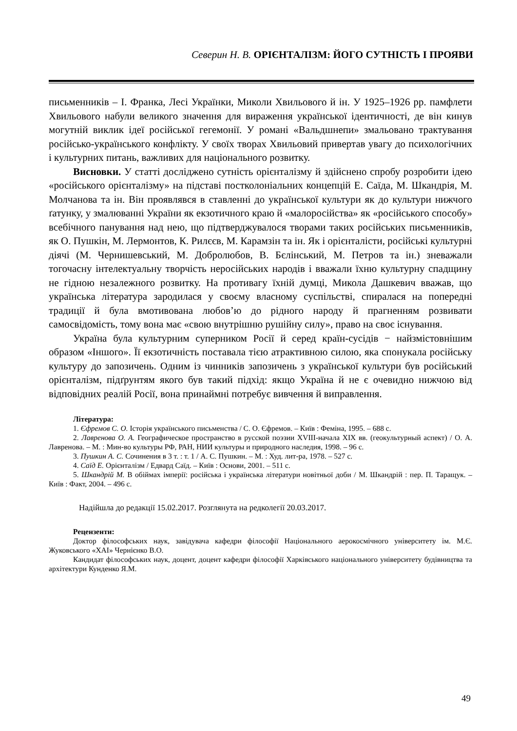Северин Н. В. ОРІЄНТАЛІЗМ: ЙОГО СУТНІСТЬ І ПРОЯВИ
письменників – І. Франка, Лесі Українки, Миколи Хвильового й ін. У 1925–1926 рр. памфлети Хвильового набули великого значення для вираження української ідентичності, де він кинув могутній виклик ідеї російської гегемонії. У романі «Вальдшнепи» змальовано трактування російсько-українського конфлікту. У своїх творах Хвильовий привертав увагу до психологічних і культурних питань, важливих для національного розвитку.
Висновки. У статті досліджено сутність орієнталізму й здійснено спробу розробити ідею «російського орієнталізму» на підставі постколоніальних концепцій Е. Саїда, М. Шкандрія, М. Молчанова та ін. Він проявлявся в ставленні до української культури як до культури нижчого ґатунку, у змалюванні України як екзотичного краю й «малоросійства» як «російського способу» всебічного панування над нею, що підтверджувалося творами таких російських письменників, як О. Пушкін, М. Лермонтов, К. Рилєєв, М. Карамзін та ін. Як і орієнталісти, російські культурні діячі (М. Чернишевський, М. Добролюбов, В. Бєлінський, М. Петров та ін.) зневажали тогочасну інтелектуальну творчість неросійських народів і вважали їхню культурну спадщину не гідною незалежного розвитку. На противагу їхній думці, Микола Дашкевич вважав, що українська література зародилася у своєму власному суспільстві, спиралася на попередні традиції й була вмотивована любов’ю до рідного народу й прагненням розвивати самосвідомість, тому вона має «свою внутрішню рушійну силу», право на своє існування.
Україна була культурним суперником Росії й серед країн-сусідів − найзмістовнішим образом «Іншого». Її екзотичність поставала тією атрактивною силою, яка спонукала російську культуру до запозичень. Одним із чинників запозичень з української культури був російський орієнталізм, підґрунтям якого був такий підхід: якщо Україна й не є очевидно нижчою від відповідних реалій Росії, вона принаймні потребує вивчення й виправлення.
Література:
1. Єфремов С. О. Історія українського письменства / С. О. Єфремов. – Київ : Феміна, 1995. – 688 с.
2. Лавренова О. А. Географическое пространство в русской поэзии XVIII-начала XIX вв. (геокультурный аспект) / О. А. Лавренова. – М. : Мин-во культуры РФ, РАН, НИИ культуры и природного наследия, 1998. – 96 с.
3. Пушкин А. С. Сочинения в 3 т. : т. 1 / А. С. Пушкин. – М. : Худ. лит-ра, 1978. – 527 с.
4. Саїд Е. Орієнталізм / Едвард Саїд. – Київ : Основи, 2001. – 511 с.
5. Шкандрій М. В обіймах імперії: російська і українська літератури новітньої доби / М. Шкандрій : пер. П. Таращук. – Київ : Факт, 2004. – 496 с.
Надійшла до редакції 15.02.2017. Розглянута на редколегії 20.03.2017.
Рецензенти:
Доктор філософських наук, завідувача кафедри філософії Національного аерокосмічного університету ім. М.Є. Жуковського «ХАІ» Чернієнко В.О.
Кандидат філософських наук, доцент, доцент кафедри філософії Харківського національного університету будівництва та архітектури Кунденко Я.М.
49